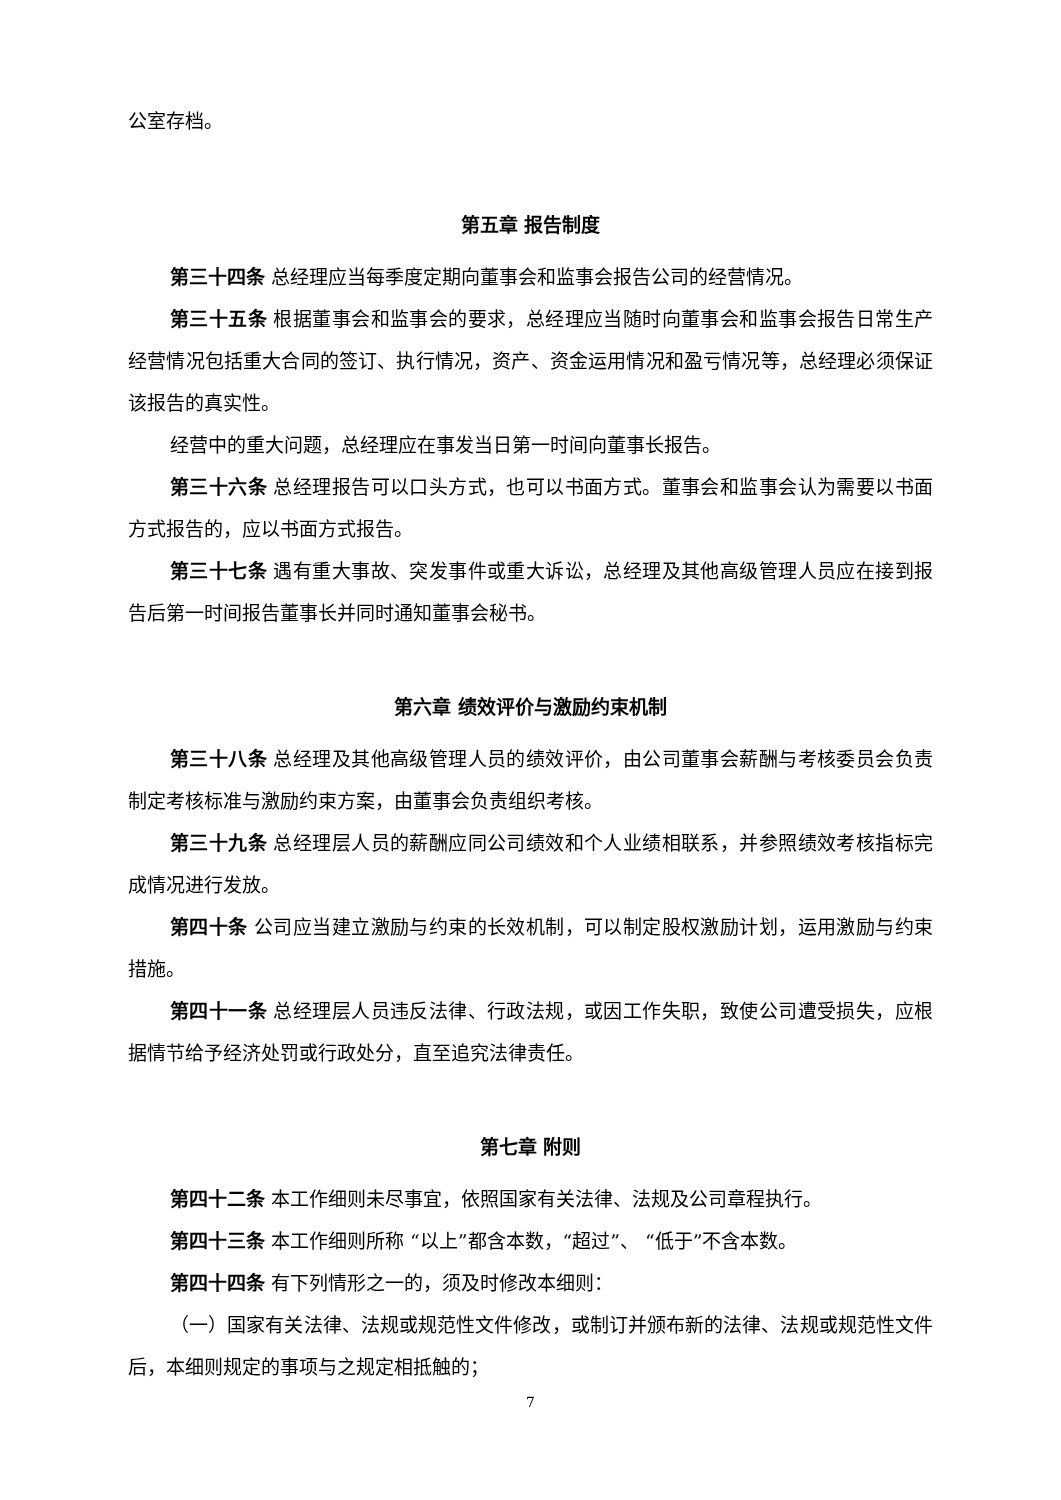公室存档。
第五章 报告制度
第三十四条 总经理应当每季度定期向董事会和监事会报告公司的经营情况。
第三十五条 根据董事会和监事会的要求，总经理应当随时向董事会和监事会报告日常生产经营情况包括重大合同的签订、执行情况，资产、资金运用情况和盈亏情况等，总经理必须保证该报告的真实性。
经营中的重大问题，总经理应在事发当日第一时间向董事长报告。
第三十六条 总经理报告可以口头方式，也可以书面方式。董事会和监事会认为需要以书面方式报告的，应以书面方式报告。
第三十七条 遇有重大事故、突发事件或重大诉讼，总经理及其他高级管理人员应在接到报告后第一时间报告董事长并同时通知董事会秘书。
第六章 绩效评价与激励约束机制
第三十八条 总经理及其他高级管理人员的绩效评价，由公司董事会薪酬与考核委员会负责制定考核标准与激励约束方案，由董事会负责组织考核。
第三十九条 总经理层人员的薪酬应同公司绩效和个人业绩相联系，并参照绩效考核指标完成情况进行发放。
第四十条 公司应当建立激励与约束的长效机制，可以制定股权激励计划，运用激励与约束措施。
第四十一条 总经理层人员违反法律、行政法规，或因工作失职，致使公司遭受损失，应根据情节给予经济处罚或行政处分，直至追究法律责任。
第七章 附则
第四十二条 本工作细则未尽事宜，依照国家有关法律、法规及公司章程执行。
第四十三条 本工作细则所称 “以上”都含本数，“超过”、 “低于”不含本数。
第四十四条 有下列情形之一的，须及时修改本细则：
（一）国家有关法律、法规或规范性文件修改，或制订并颁布新的法律、法规或规范性文件后，本细则规定的事项与之规定相抵触的；
7